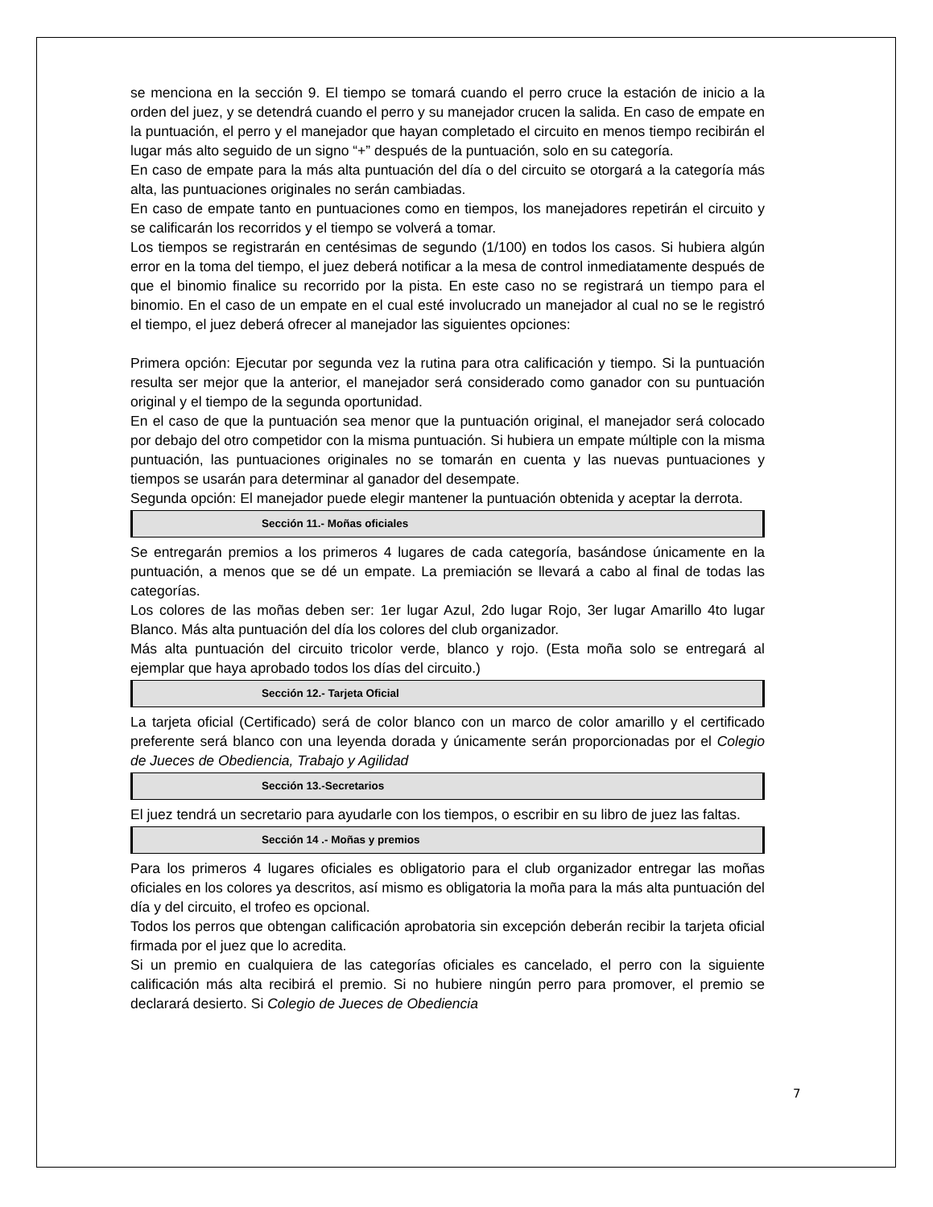se menciona en la sección 9. El tiempo se tomará cuando el perro cruce la estación de inicio a la orden del juez, y se detendrá cuando el perro y su manejador crucen la salida. En caso de empate en la puntuación, el perro y el manejador que hayan completado el circuito en menos tiempo recibirán el lugar más alto seguido de un signo “+” después de la puntuación, solo en su categoría.
En caso de empate para la más alta puntuación del día o del circuito se otorgará a la categoría más alta, las puntuaciones originales no serán cambiadas.
En caso de empate tanto en puntuaciones como en tiempos, los manejadores repetirán el circuito y se calificarán los recorridos y el tiempo se volverá a tomar.
Los tiempos se registrarán en centésimas de segundo (1/100) en todos los casos. Si hubiera algún error en la toma del tiempo, el juez deberá notificar a la mesa de control inmediatamente después de que el binomio finalice su recorrido por la pista. En este caso no se registrará un tiempo para el binomio. En el caso de un empate en el cual esté involucrado un manejador al cual no se le registró el tiempo, el juez deberá ofrecer al manejador las siguientes opciones:
Primera opción: Ejecutar por segunda vez la rutina para otra calificación y tiempo. Si la puntuación resulta ser mejor que la anterior, el manejador será considerado como ganador con su puntuación original y el tiempo de la segunda oportunidad.
En el caso de que la puntuación sea menor que la puntuación original, el manejador será colocado por debajo del otro competidor con la misma puntuación. Si hubiera un empate múltiple con la misma puntuación, las puntuaciones originales no se tomarán en cuenta y las nuevas puntuaciones y tiempos se usarán para determinar al ganador del desempate.
Segunda opción: El manejador puede elegir mantener la puntuación obtenida y aceptar la derrota.
Sección 11.- Moñas oficiales
Se entregarán premios a los primeros 4 lugares de cada categoría, basándose únicamente en la puntuación, a menos que se dé un empate. La premiación se llevará a cabo al final de todas las categorías.
Los colores de las moñas deben ser: 1er lugar Azul, 2do lugar Rojo, 3er lugar Amarillo 4to lugar Blanco. Más alta puntuación del día los colores del club organizador.
Más alta puntuación del circuito tricolor verde, blanco y rojo. (Esta moña solo se entregará al ejemplar que haya aprobado todos los días del circuito.)
Sección 12.- Tarjeta Oficial
La tarjeta oficial (Certificado) será de color blanco con un marco de color amarillo y el certificado preferente será blanco con una leyenda dorada y únicamente serán proporcionadas por el Colegio de Jueces de Obediencia, Trabajo y Agilidad
Sección 13.-Secretarios
El juez tendrá un secretario para ayudarle con los tiempos, o escribir en su libro de juez las faltas.
Sección 14 .- Moñas y premios
Para los primeros 4 lugares oficiales es obligatorio para el club organizador entregar las moñas oficiales en los colores ya descritos, así mismo es obligatoria la moña para la más alta puntuación del día y del circuito, el trofeo es opcional.
Todos los perros que obtengan calificación aprobatoria sin excepción deberán recibir la tarjeta oficial firmada por el juez que lo acredita.
Si un premio en cualquiera de las categorías oficiales es cancelado, el perro con la siguiente calificación más alta recibirá el premio. Si no hubiere ningún perro para promover, el premio se declarará desierto. Si Colegio de Jueces de Obediencia
7